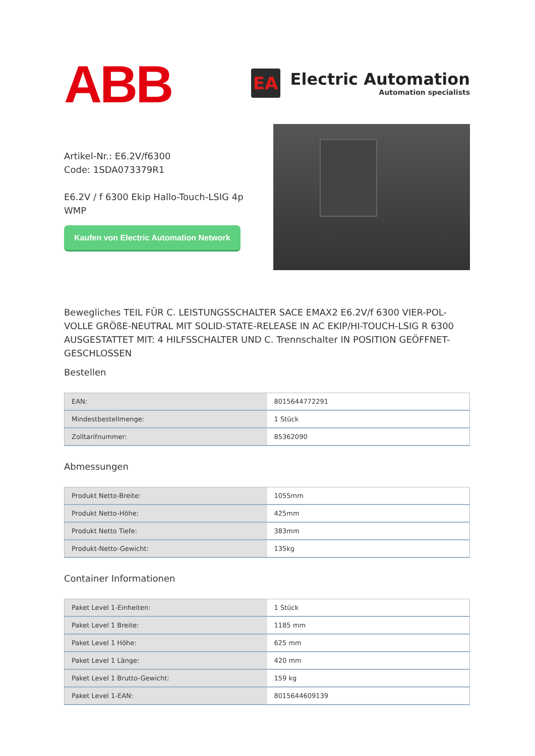ABB
EA
Electric Automation
Automation specialists
Artikel-Nr.: E6.2V/f6300
Code: 1SDA073379R1
E6.2V / f 6300 Ekip Hallo-Touch-LSIG 4p WMP
Kaufen von Electric Automation Network
Bewegliches TEIL FÜR C. LEISTUNGSSCHALTER SACE EMAX2 E6.2V/f 6300 VIER-POL-VOLLE GRÖßE-NEUTRAL MIT SOLID-STATE-RELEASE IN AC EKIP/HI-TOUCH-LSIG R 6300 AUSGESTATTET MIT: 4 HILFSSCHALTER UND C. Trennschalter IN POSITION GEÖFFNET-GESCHLOSSEN
Bestellen
| EAN: | 8015644772291 |
| Mindestbestellmenge: | 1 Stück |
| Zolltarifnummer: | 85362090 |
Abmessungen
| Produkt Netto-Breite: | 1055mm |
| Produkt Netto-Höhe: | 425mm |
| Produkt Netto Tiefe: | 383mm |
| Produkt-Netto-Gewicht: | 135kg |
Container Informationen
| Paket Level 1-Einheiten: | 1 Stück |
| Paket Level 1 Breite: | 1185 mm |
| Paket Level 1 Höhe: | 625 mm |
| Paket Level 1 Länge: | 420 mm |
| Paket Level 1 Brutto-Gewicht: | 159 kg |
| Paket Level 1-EAN: | 8015644609139 |